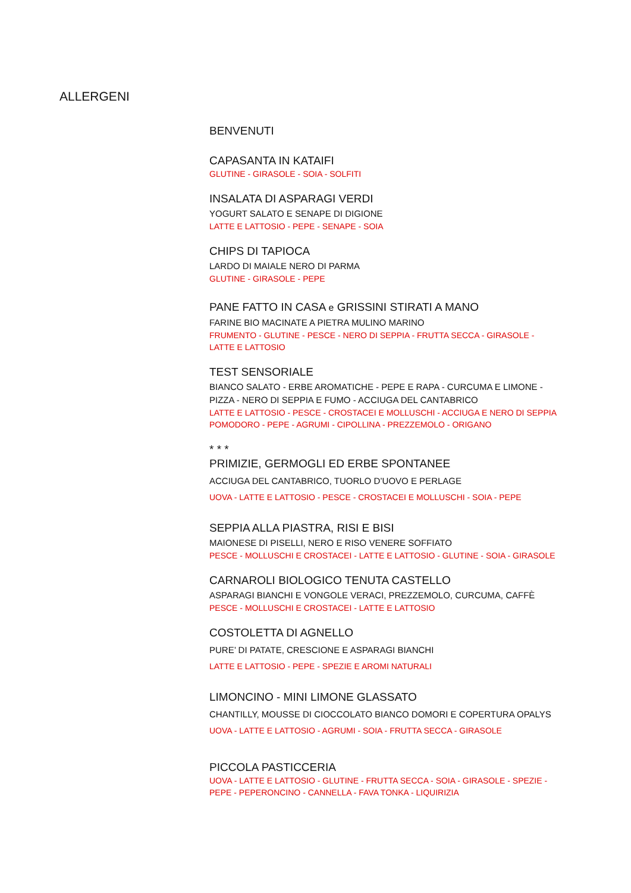ALLERGENI
BENVENUTI
CAPASANTA IN KATAIFI
GLUTINE - GIRASOLE - SOIA - SOLFITI
INSALATA DI ASPARAGI VERDI
YOGURT SALATO E SENAPE DI DIGIONE
LATTE E LATTOSIO - PEPE - SENAPE - SOIA
CHIPS DI TAPIOCA
LARDO DI MAIALE NERO DI PARMA
GLUTINE - GIRASOLE - PEPE
PANE FATTO IN CASA e GRISSINI STIRATI A MANO
FARINE BIO MACINATE A PIETRA MULINO MARINO
FRUMENTO - GLUTINE - PESCE - NERO DI SEPPIA - FRUTTA SECCA - GIRASOLE - LATTE E LATTOSIO
TEST SENSORIALE
BIANCO SALATO - ERBE AROMATICHE - PEPE E RAPA - CURCUMA E LIMONE - PIZZA - NERO DI SEPPIA E FUMO - ACCIUGA DEL CANTABRICO
LATTE E LATTOSIO - PESCE - CROSTACEI E MOLLUSCHI - ACCIUGA E NERO DI SEPPIA POMODORO - PEPE - AGRUMI - CIPOLLINA - PREZZEMOLO - ORIGANO
* * *
PRIMIZIE, GERMOGLI ED ERBE SPONTANEE
ACCIUGA DEL CANTABRICO, TUORLO D’UOVO E PERLAGE
UOVA - LATTE E LATTOSIO - PESCE - CROSTACEI E MOLLUSCHI - SOIA - PEPE
SEPPIA ALLA PIASTRA, RISI E BISI
MAIONESE DI PISELLI, NERO E RISO VENERE SOFFIATO
PESCE - MOLLUSCHI E CROSTACEI - LATTE E LATTOSIO - GLUTINE - SOIA - GIRASOLE
CARNAROLI BIOLOGICO TENUTA CASTELLO
ASPARAGI BIANCHI E VONGOLE VERACI, PREZZEMOLO, CURCUMA, CAFFÈ
PESCE - MOLLUSCHI E CROSTACEI - LATTE E LATTOSIO
COSTOLETTA DI AGNELLO
PURE’ DI PATATE, CRESCIONE E ASPARAGI BIANCHI
LATTE E LATTOSIO - PEPE - SPEZIE E AROMI NATURALI
LIMONCINO - MINI LIMONE GLASSATO
CHANTILLY, MOUSSE DI CIOCCOLATO BIANCO DOMORI E COPERTURA OPALYS
UOVA - LATTE E LATTOSIO - AGRUMI - SOIA - FRUTTA SECCA - GIRASOLE
PICCOLA PASTICCERIA
UOVA - LATTE E LATTOSIO - GLUTINE - FRUTTA SECCA - SOIA - GIRASOLE - SPEZIE - PEPE - PEPERONCINO - CANNELLA - FAVA TONKA - LIQUIRIZIA